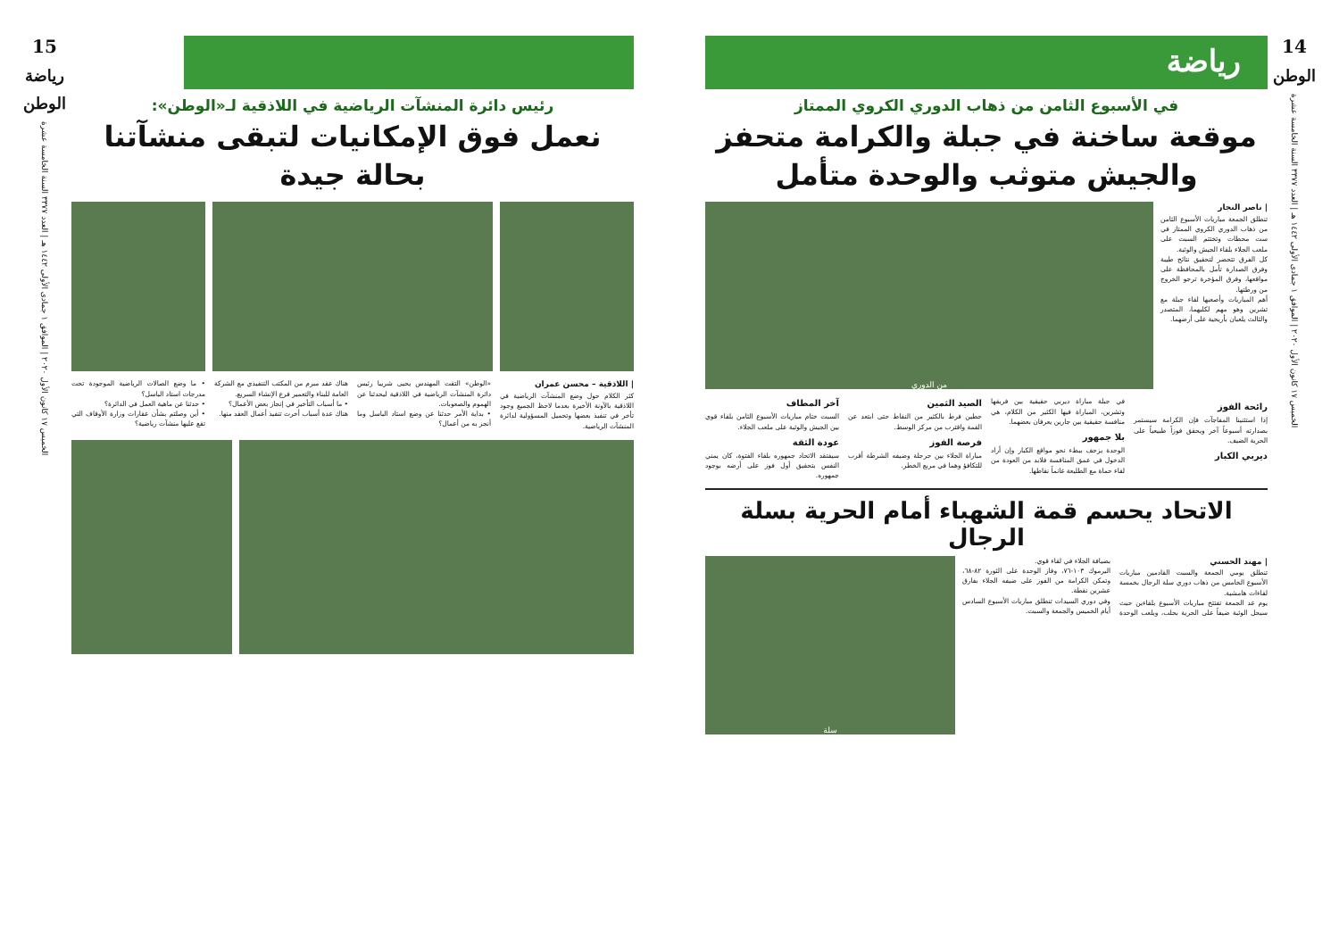14
الوطن
الخميس ١٧ كانون الأول ٢٠٢٠ | الموافق ١ جمادى الأولى ١٤٤٢ هـ | العدد ٣٣٧٧ السنة الخامسة عشرة
رياضة
في الأسبوع الثامن من ذهاب الدوري الكروي الممتاز
موقعة ساخنة في جبلة والكرامة متحفز
والجيش متوثب والوحدة متأمل
| ناصر النجار
تنطلق الجمعة مباريات الأسبوع الثامن من ذهاب الدوري الكروي الممتاز في ست محطات وتختتم السبت على ملعب الجلاء بلقاء الجيش والوثبة.
كل الفرق تتحضر لتحقيق نتائج طيبة وفرق الصدارة تأمل بالمحافظة على مواقعها، وفرق المؤخرة ترجو الخروج من ورطتها.
أهم المباريات وأصعبها لقاء جبلة مع تشرين وهو مهم لكليهما، المتصدر والثالث يلعبان بأريحية على أرضهما.
من الدوري
رائحة الفوز
إذا استثنينا المفاجآت فإن الكرامة سيستمر بصدارته أسبوعاً آخر ويحقق فوزاً طبيعياً على الحرية الضيف.
ديربي الكبار
في جبلة مباراة ديربي حقيقية بين فريقها وتشرين، المباراة فيها الكثير من الكلام، هي منافسة حقيقية بين جارين يعرفان بعضهما.
بلا جمهور
الوحدة يزحف ببطء نحو مواقع الكبار وإن أراد الدخول في عمق المنافسة فلابد من العودة من لقاء حماة مع الطليعة غانماً نقاطها.
الصيد الثمين
حطين فرط بالكثير من النقاط حتى ابتعد عن القمة واقترب من مركز الوسط.
فرصة الفوز
مباراة الجلاء بين حرجلة وضيفه الشرطة أقرب للتكافؤ وهما في مربع الخطر.
آخر المطاف
السبت ختام مباريات الأسبوع الثامن بلقاء قوي بين الجيش والوثبة على ملعب الجلاء.
عودة الثقة
سيفتقد الاتحاد جمهوره بلقاء الفتوة، كان يمني النفس بتحقيق أول فوز على أرضه بوجود جمهوره.
الاتحاد يحسم قمة الشهباء أمام الحرية بسلة الرجال
| مهند الحسني
تنطلق يومي الجمعة والسبت القادمين مباريات الأسبوع الخامس من ذهاب دوري سلة الرجال بخمسة لقاءات هامشية.
يوم غد الجمعة تفتتح مباريات الأسبوع بلقاءين حيث سيحل الوثبة ضيفاً على الحرية بحلب، ويلعب الوحدة بضيافة الجلاء في لقاء قوي.
اليرموك ١٠٣-٧٦، وفاز الوحدة على الثورة ٨٢-٦٨، وتمكن الكرامة من الفوز على ضيفه الجلاء بفارق عشرين نقطة.
وفي دوري السيدات تنطلق مباريات الأسبوع السادس أيام الخميس والجمعة والسبت.
سلة
رئيس دائرة المنشآت الرياضية في اللاذقية لـ«الوطن»:
نعمل فوق الإمكانيات لتبقى منشآتنا بحالة جيدة
| اللاذقية – محسن عمران
كثر الكلام حول وضع المنشآت الرياضية في اللاذقية بالآونة الأخيرة بعدما لاحظ الجميع وجود تأخر في تنفيذ بعضها وتحميل المسؤولية لدائرة المنشآت الرياضية.
«الوطن» التقت المهندس يحيى شريبا رئيس دائرة المنشآت الرياضية في اللاذقية ليحدثنا عن الهموم والصعوبات.
• بداية الأمر حدثنا عن وضع استاد الباسل وما أنجز به من أعمال؟
هناك عقد مبرم من المكتب التنفيذي مع الشركة العامة للبناء والتعمير فرع الإنشاء السريع.
• ما أسباب التأخير في إنجاز بعض الأعمال؟
هناك عدة أسباب أخرت تنفيذ أعمال العقد منها.
• ما وضع الصالات الرياضية الموجودة تحت مدرجات استاد الباسل؟
• حدثنا عن ماهية العمل في الدائرة؟
• أين وصلتم بشأن عقارات وزارة الأوقاف التي تقع عليها منشآت رياضية؟
15
رياضة
الوطن
الخميس ١٧ كانون الأول ٢٠٢٠ | الموافق ١ جمادى الأولى ١٤٤٢ هـ | العدد ٣٣٧٧ السنة الخامسة عشرة